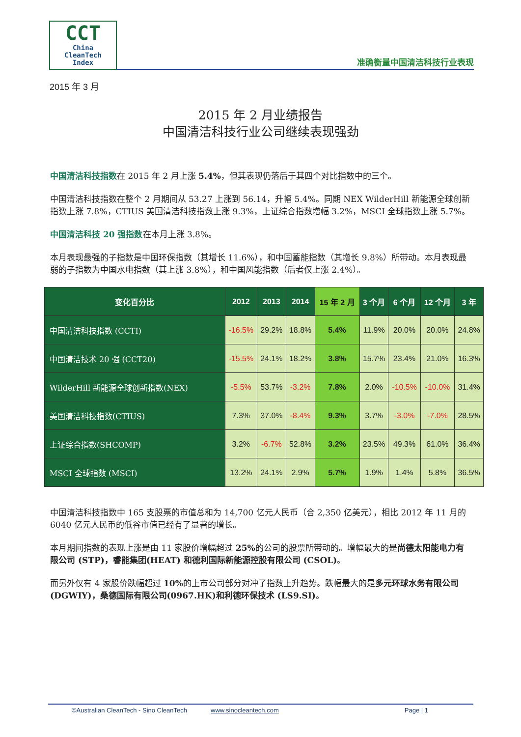CCT
China
CleanTech
Index
准确衡量中国清洁科技行业表现
2015 年 3 月
2015 年 2 月业绩报告
中国清洁科技行业公司继续表现强劲
中国清洁科技指数在 2015 年 2 月上涨 5.4%，但其表现仍落后于其四个对比指数中的三个。
中国清洁科技指数在整个 2 月期间从 53.27 上涨到 56.14，升幅 5.4%。同期 NEX WilderHill 新能源全球创新指数上涨 7.8%，CTIUS 美国清洁科技指数上涨 9.3%，上证综合指数增幅 3.2%，MSCI 全球指数上涨 5.7%。
中国清洁科技 20 强指数在本月上涨 3.8%。
本月表现最强的子指数是中国环保指数（其增长 11.6%），和中国蓄能指数（其增长 9.8%）所带动。本月表现最弱的子指数为中国水电指数（其上涨 3.8%），和中国风能指数（后者仅上涨 2.4%）。
| 变化百分比 | 2012 | 2013 | 2014 | 15 年 2 月 | 3 个月 | 6 个月 | 12 个月 | 3 年 |
| --- | --- | --- | --- | --- | --- | --- | --- | --- |
| 中国清洁科技指数 (CCTI) | -16.5% | 29.2% | 18.8% | 5.4% | 11.9% | 20.0% | 20.0% | 24.8% |
| 中国清洁技术 20 强 (CCT20) | -15.5% | 24.1% | 18.2% | 3.8% | 15.7% | 23.4% | 21.0% | 16.3% |
| WilderHill 新能源全球创新指数(NEX) | -5.5% | 53.7% | -3.2% | 7.8% | 2.0% | -10.5% | -10.0% | 31.4% |
| 美国清洁科技指数(CTIUS) | 7.3% | 37.0% | -8.4% | 9.3% | 3.7% | -3.0% | -7.0% | 28.5% |
| 上证综合指数(SHCOMP) | 3.2% | -6.7% | 52.8% | 3.2% | 23.5% | 49.3% | 61.0% | 36.4% |
| MSCI 全球指数 (MSCI) | 13.2% | 24.1% | 2.9% | 5.7% | 1.9% | 1.4% | 5.8% | 36.5% |
中国清洁科技指数中 165 支股票的市值总和为 14,700 亿元人民币（合 2,350 亿美元），相比 2012 年 11 月的 6040 亿元人民币的低谷市值已经有了显著的增长。
本月期间指数的表现上涨是由 11 家股价增幅超过 25% 的公司的股票所带动的。增幅最大的是尚德太阳能电力有限公司 (STP)，睿能集团(HEAT) 和德利国际新能源控股有限公司 (CSOL)。
而另外仅有 4 家股价跌幅超过 10% 的上市公司部分对冲了指数上升趋势。跌幅最大的是多元环球水务有限公司 (DGWIY)，桑德国际有限公司(0967.HK)和利德环保技术 (LS9.SI)。
©Australian CleanTech - Sino CleanTech www.sinocleantech.com Page | 1